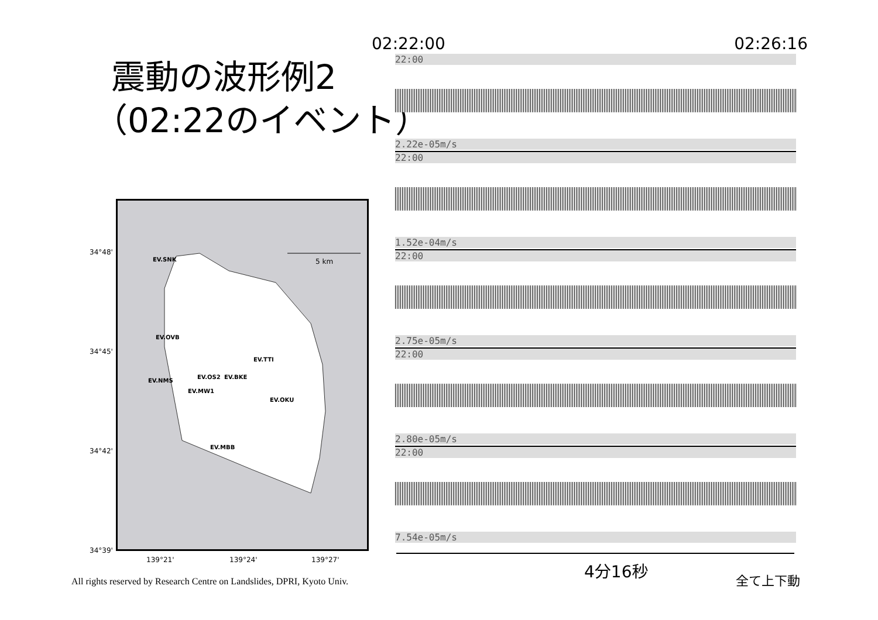震動の波形例2
（02:22のイベント）
02:22:00 02:26:16
EV.SNK
EV.OVB
EV.TTI
EV.NMS
EV.OS2 EV.BKE
EV.MW1
EV.OKU
EV.MBB
5 km
34°48'
34°45'
34°42'
34°39'
139°21' 139°24' 139°27'
22:00
2.22e-05m/s
22:00
1.52e-04m/s
22:00
2.75e-05m/s
22:00
2.80e-05m/s
22:00
7.54e-05m/s
4分16秒
All rights reserved by Research Centre on Landslides, DPRI, Kyoto Univ.
全て上下動